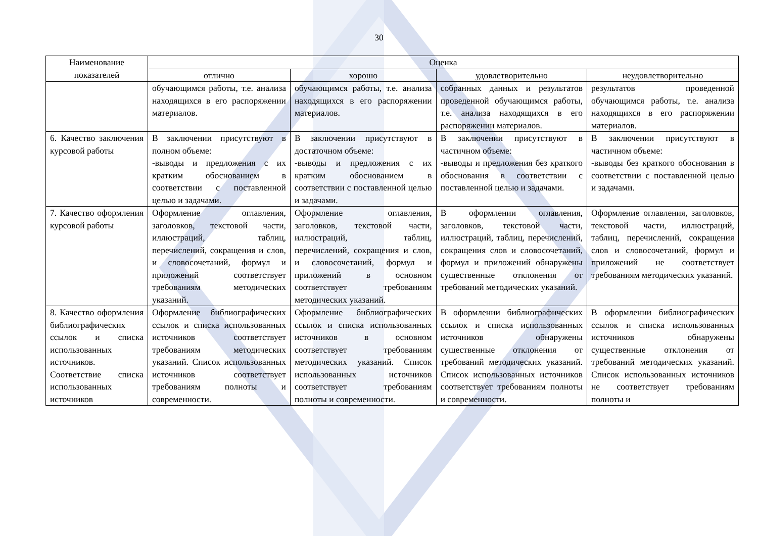30
| Наименование показателей | Оценка | | | |
| --- | --- | --- | --- | --- |
| | отлично | хорошо | удовлетворительно | неудовлетворительно |
| | обучающимся работы, т.е. анализа находящихся в его распоряжении материалов. | обучающимся работы, т.е. анализа находящихся в его распоряжении материалов. | собранных данных и результатов проведенной обучающимся работы, т.е. анализа находящихся в его распоряжении материалов. | результатов проведенной обучающимся работы, т.е. анализа находящихся в его распоряжении материалов. |
| 6. Качество заключения курсовой работы | В заключении присутствуют в полном объеме: -выводы и предложения с их кратким обоснованием в соответствии с поставленной целью и задачами. | В заключении присутствуют в достаточном объеме: -выводы и предложения с их кратким обоснованием в соответствии с поставленной целью и задачами. | В заключении присутствуют в частичном объеме: -выводы и предложения без краткого обоснования в соответствии с поставленной целью и задачами. | В заключении присутствуют в частичном объеме: -выводы без краткого обоснования в соответствии с поставленной целью и задачами. |
| 7. Качество оформления курсовой работы | Оформление оглавления, заголовков, текстовой части, иллюстраций, таблиц, перечислений, сокращения и слов, и словосочетаний, формул и приложений соответствует требованиям методических указаний. | Оформление оглавления, заголовков, текстовой части, иллюстраций, таблиц, перечислений, сокращения и слов, и словосочетаний, формул и приложений в основном соответствует требованиям методических указаний. | В оформлении оглавления, заголовков, текстовой части, иллюстраций, таблиц, перечислений, сокращения слов и словосочетаний, формул и приложений обнаружены существенные отклонения от требований методических указаний. | Оформление оглавления, заголовков, текстовой части, иллюстраций, таблиц, перечислений, сокращения слов и словосочетаний, формул и приложений не соответствует требованиям методических указаний. |
| 8. Качество оформления библиографических ссылок и списка использованных источников. Соответствие списка использованных источников | Оформление библиографических ссылок и списка использованных источников соответствует требованиям методических указаний. Список использованных источников соответствует требованиям полноты и современности. | Оформление библиографических ссылок и списка использованных источников в основном соответствует требованиям методических указаний. Список использованных источников соответствует требованиям полноты и современности. | В оформлении библиографических ссылок и списка использованных источников обнаружены существенные отклонения от требований методических указаний. Список использованных источников соответствует требованиям полноты и современности. | В оформлении библиографических ссылок и списка использованных источников обнаружены существенные отклонения от требований методических указаний. Список использованных источников не соответствует требованиям полноты и |